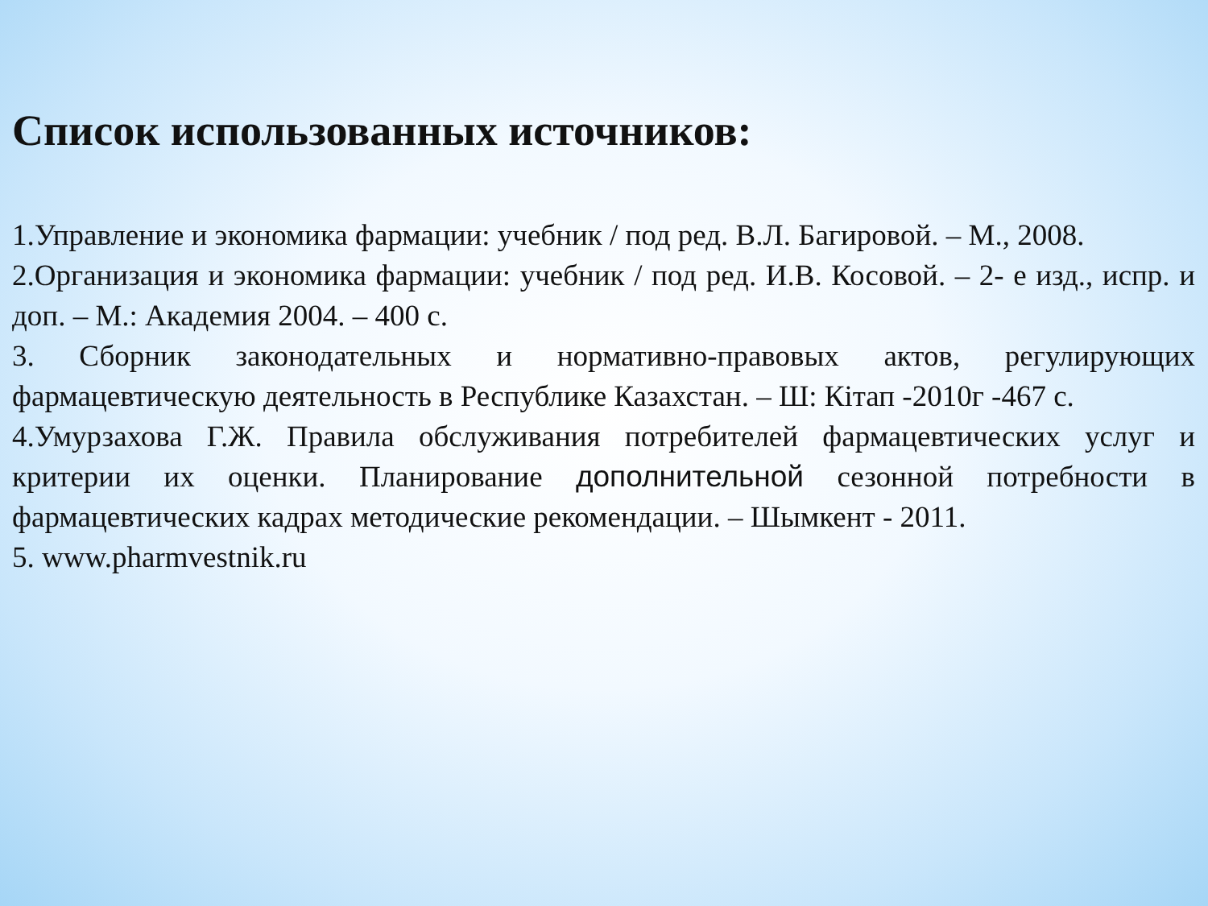Список использованных источников:
1.Управление и экономика фармации: учебник / под ред. В.Л. Багировой. – М., 2008.
2.Организация и экономика фармации: учебник / под ред. И.В. Косовой. – 2- е изд., испр. и доп. – М.: Академия 2004. – 400 с.
3. Сборник законодательных и нормативно-правовых актов, регулирующих фармацевтическую деятельность в Республике Казахстан. – Ш: Кітап -2010г -467 с.
4.Умурзахова Г.Ж. Правила обслуживания потребителей фармацевтических услуг и критерии их оценки. Планирование дополнительной сезонной потребности в фармацевтических кадрах методические рекомендации. – Шымкент - 2011.
5. www.pharmvestnik.ru